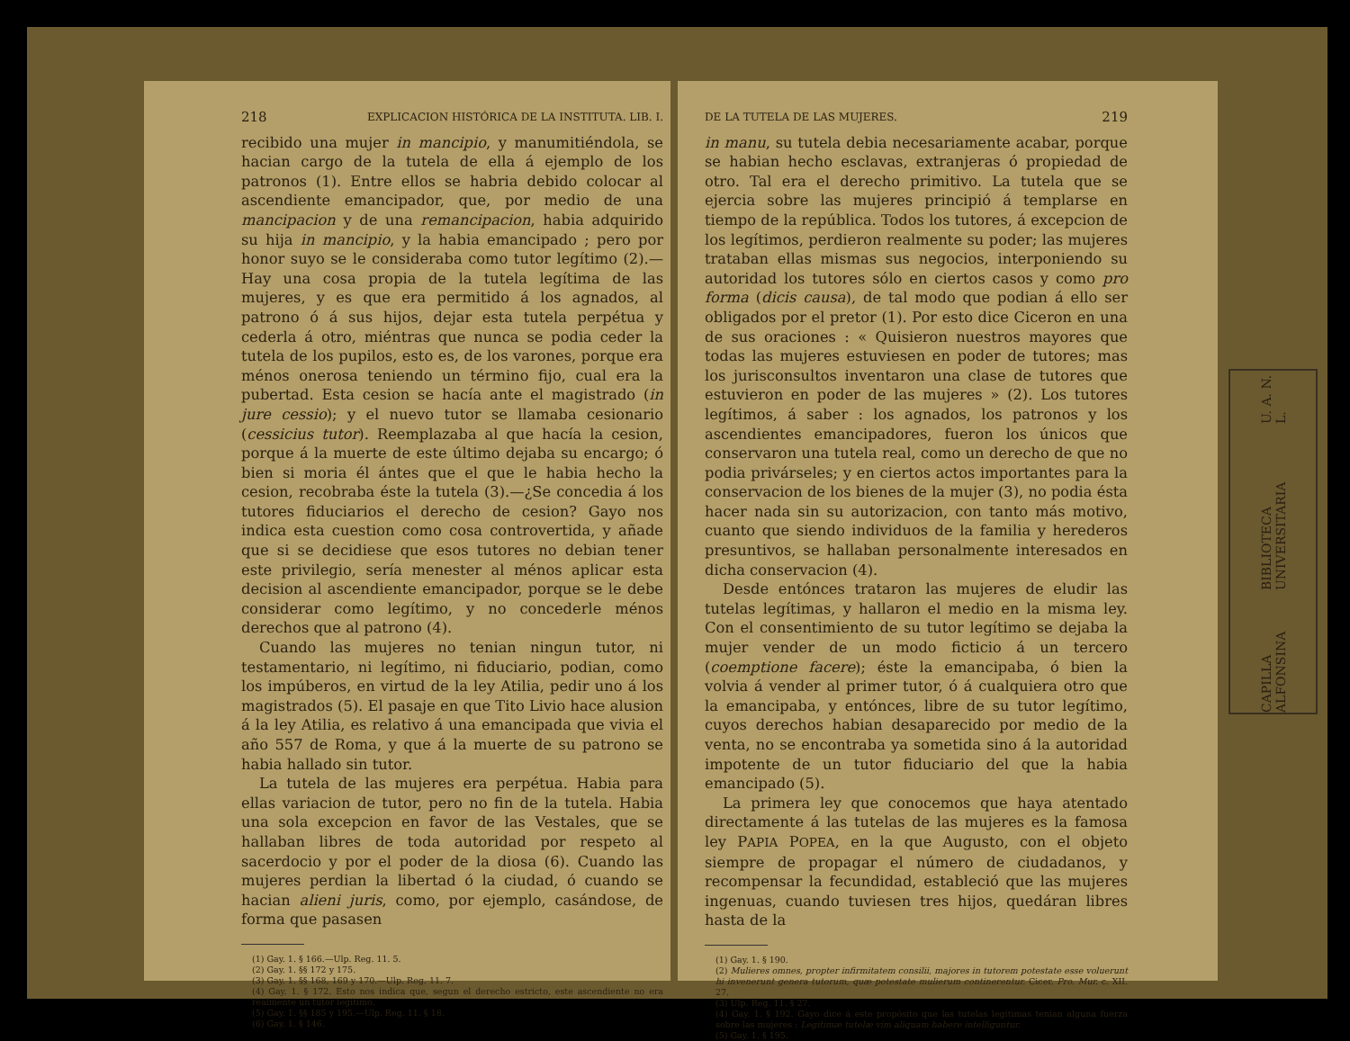218 EXPLICACION HISTÓRICA DE LA INSTITUTA. LIB. I.
recibido una mujer in mancipio, y manumitiéndola, se hacian cargo de la tutela de ella á ejemplo de los patronos (1). Entre ellos se habria debido colocar al ascendiente emancipador, que, por medio de una mancipacion y de una remancipacion, habia adquirido su hija in mancipio, y la habia emancipado ; pero por honor suyo se le consideraba como tutor legítimo (2).—Hay una cosa propia de la tutela legítima de las mujeres, y es que era permitido á los agnados, al patrono ó á sus hijos, dejar esta tutela perpétua y cederla á otro, miéntras que nunca se podia ceder la tutela de los pupilos, esto es, de los varones, porque era ménos onerosa teniendo un término fijo, cual era la pubertad. Esta cesion se hacía ante el magistrado (in jure cessio); y el nuevo tutor se llamaba cesionario (cessicius tutor). Reemplazaba al que hacía la cesion, porque á la muerte de este último dejaba su encargo; ó bien si moria él ántes que el que le habia hecho la cesion, recobraba éste la tutela (3).—¿Se concedia á los tutores fiduciarios el derecho de cesion? Gayo nos indica esta cuestion como cosa controvertida, y añade que si se decidiese que esos tutores no debian tener este privilegio, sería menester al ménos aplicar esta decision al ascendiente emancipador, porque se le debe considerar como legítimo, y no concederle ménos derechos que al patrono (4).
Cuando las mujeres no tenian ningun tutor, ni testamentario, ni legítimo, ni fiduciario, podian, como los impúberos, en virtud de la ley Atilia, pedir uno á los magistrados (5). El pasaje en que Tito Livio hace alusion á la ley Atilia, es relativo á una emancipada que vivia el año 557 de Roma, y que á la muerte de su patrono se habia hallado sin tutor.
La tutela de las mujeres era perpétua. Habia para ellas variacion de tutor, pero no fin de la tutela. Habia una sola excepcion en favor de las Vestales, que se hallaban libres de toda autoridad por respeto al sacerdocio y por el poder de la diosa (6). Cuando las mujeres perdian la libertad ó la ciudad, ó cuando se hacian alieni juris, como, por ejemplo, casándose, de forma que pasasen
(1) Gay. 1. § 166.—Ulp. Reg. 11. 5.
(2) Gay. 1. §§ 172 y 175.
(3) Gay. 1. §§ 168, 169 y 170.—Ulp. Reg. 11. 7.
(4) Gay. 1. § 172. Esto nos indica que, segun el derecho estricto, este ascendiente no era realmente un tutor legítimo.
(5) Gay. 1. §§ 185 y 195.—Ulp. Reg. 11. § 18.
(6) Gay. 1. § 146.
DE LA TUTELA DE LAS MUJERES. 219
in manu, su tutela debia necesariamente acabar, porque se habian hecho esclavas, extranjeras ó propiedad de otro. Tal era el derecho primitivo. La tutela que se ejercia sobre las mujeres principió á templarse en tiempo de la república. Todos los tutores, á excepcion de los legítimos, perdieron realmente su poder; las mujeres trataban ellas mismas sus negocios, interponiendo su autoridad los tutores sólo en ciertos casos y como pro forma (dicis causa), de tal modo que podian á ello ser obligados por el pretor (1). Por esto dice Ciceron en una de sus oraciones : « Quisieron nuestros mayores que todas las mujeres estuviesen en poder de tutores; mas los jurisconsultos inventaron una clase de tutores que estuvieron en poder de las mujeres » (2). Los tutores legítimos, á saber : los agnados, los patronos y los ascendientes emancipadores, fueron los únicos que conservaron una tutela real, como un derecho de que no podia privárseles; y en ciertos actos importantes para la conservacion de los bienes de la mujer (3), no podia ésta hacer nada sin su autorizacion, con tanto más motivo, cuanto que siendo individuos de la familia y herederos presuntivos, se hallaban personalmente interesados en dicha conservacion (4).
Desde entónces trataron las mujeres de eludir las tutelas legítimas, y hallaron el medio en la misma ley. Con el consentimiento de su tutor legítimo se dejaba la mujer vender de un modo ficticio á un tercero (coemptione facere); éste la emancipaba, ó bien la volvia á vender al primer tutor, ó á cualquiera otro que la emancipaba, y entónces, libre de su tutor legítimo, cuyos derechos habian desaparecido por medio de la venta, no se encontraba ya sometida sino á la autoridad impotente de un tutor fiduciario del que la habia emancipado (5).
La primera ley que conocemos que haya atentado directamente á las tutelas de las mujeres es la famosa ley PAPIA POPEA, en la que Augusto, con el objeto siempre de propagar el número de ciudadanos, y recompensar la fecundidad, estableció que las mujeres ingenuas, cuando tuviesen tres hijos, quedáran libres hasta de la
(1) Gay. 1. § 190.
(2) Mulieres omnes, propter infirmitatem consilii, majores in tutorem potestate esse voluerunt hi invenerunt genera tutorum, quæ potestate mulierum continerentur. Cicer. Pro. Mur. c. XII. 27.
(3) Ulp. Reg. 11. § 27.
(4) Gay. 1. § 192. Gayo dice á este propósito que las tutelas legítimas tenian alguna fuerza sobre las mujeres : Legitimæ tutelæ vim aliquam habere intelliguntur.
(5) Gay. 1. § 195.
CAPILLA ALFONSINA BIBLIOTECA UNIVERSITARIA U. A. N. L.